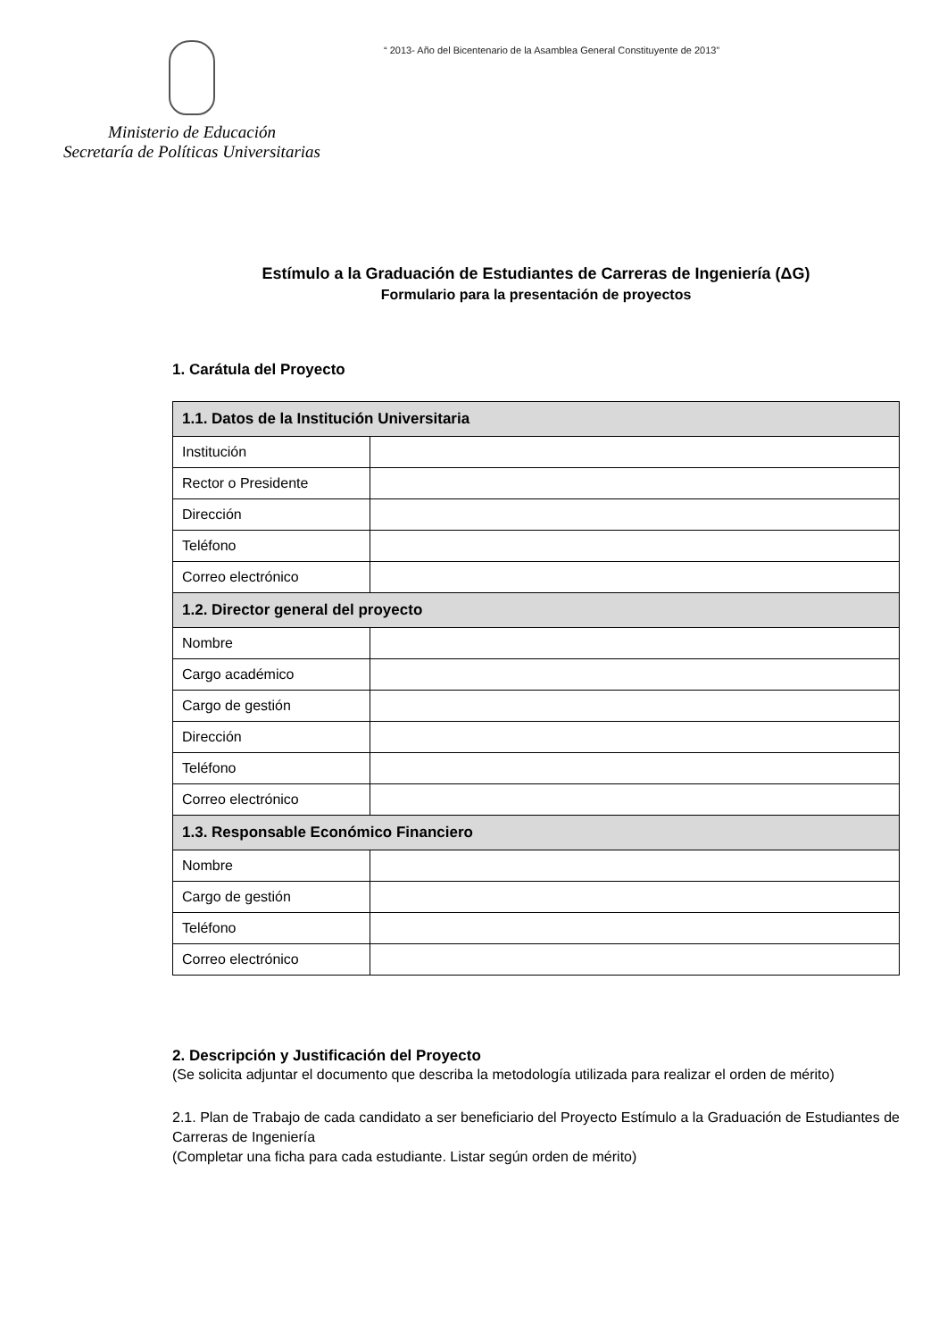Ministerio de Educación
Secretaría de Políticas Universitarias
“ 2013- Año del Bicentenario de la Asamblea General Constituyente de 2013”
Estímulo a la Graduación de Estudiantes de Carreras de Ingeniería (ΔG)
Formulario para la presentación de proyectos
1. Carátula del Proyecto
| 1.1. Datos de la Institución Universitaria | |
| --- | --- |
| Institución | |
| Rector o Presidente | |
| Dirección | |
| Teléfono | |
| Correo electrónico | |
| 1.2. Director general del proyecto | |
| Nombre | |
| Cargo académico | |
| Cargo de gestión | |
| Dirección | |
| Teléfono | |
| Correo electrónico | |
| 1.3. Responsable Económico Financiero | |
| Nombre | |
| Cargo de gestión | |
| Teléfono | |
| Correo electrónico | |
2. Descripción y Justificación del Proyecto
(Se solicita adjuntar el documento que describa la metodología utilizada para realizar el orden de mérito)
2.1. Plan de Trabajo de cada candidato a ser beneficiario del Proyecto Estímulo a la Graduación de Estudiantes de Carreras de Ingeniería
(Completar una ficha para cada estudiante. Listar según orden de mérito)